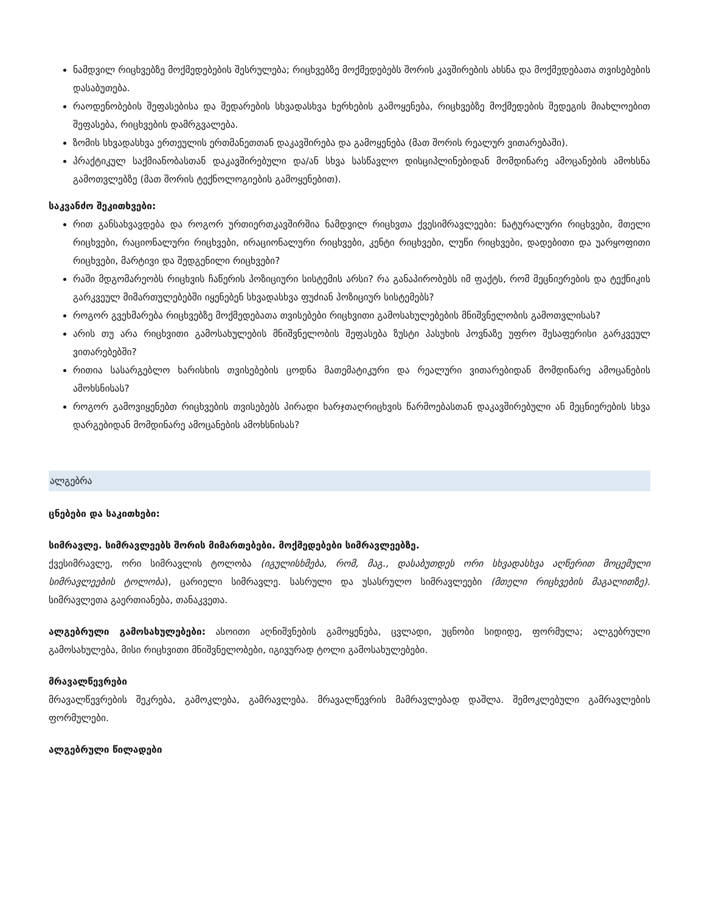ნამდვილ რიცხვებზე მოქმედებების შესრულება; რიცხვებზე მოქმედებებს შორის კავშირების ახსნა და მოქმედებათა თვისებების დასაბუთება.
რაოდენობების შეფასებისა და შედარების სხვადასხვა ხერხების გამოყენება, რიცხვებზე მოქმედების შედეგის მიახლოებით შეფასება, რიცხვების დამრგვალება.
ზომის სხვადასხვა ერთეულის ერთმანეთთან დაკავშირება და გამოყენება (მათ შორის რეალურ ვითარებაში).
პრაქტიკულ საქმიანობასთან დაკავშირებული და/ან სხვა სასწავლო დისციპლინებიდან მომდინარე ამოცანების ამოხსნა გამოთვლებზე (მათ შორის ტექნოლოგიების გამოყენებით).
საკვანძო შეკითხვები:
რით განსახვავდება და როგორ ურთიერთკავშირშია ნამდვილ რიცხვთა ქვესიმრავლეები: ნატურალური რიცხვები, მთელი რიცხვები, რაციონალური რიცხვები, ირაციონალური რიცხვები, კენტი რიცხვები, ლუწი რიცხვები, დადებითი და უარყოფითი რიცხვები, მარტივი და შედგენილი რიცხვები?
რაში მდგომარეობს რიცხვის ჩაწერის პოზიციური სისტემის არსი? რა განაპირობებს იმ ფაქტს, რომ მეცნიერების და ტექნიკის გარკვეულ მიმართულებებში იყენებენ სხვადასხვა ფუძიან პოზიციურ სისტემებს?
როგორ გვეხმარება რიცხვებზე მოქმედებათა თვისებები რიცხვითი გამოსახულებების მნიშვნელობის გამოთვლისას?
არის თუ არა რიცხვითი გამოსახულების მნიშვნელობის შეფასება ზუსტი პასუხის პოვნაზე უფრო შესაფერისი გარკვეულ ვითარებებში?
რითია სასარგებლო ხარისხის თვისებების ცოდნა მათემატიკური და რეალური ვითარებიდან მომდინარე ამოცანების ამოხსნისას?
როგორ გამოვიყენებთ რიცხვების თვისებებს პირადი ხარჯთაღრიცხვის წარმოებასთან დაკავშირებული ან მეცნიერების სხვა დარგებიდან მომდინარე ამოცანების ამოხსნისას?
ალგებრა
ცნებები და საკითხები:
სიმრავლე. სიმრავლეებს შორის მიმართებები. მოქმედებები სიმრავლეებზე.
ქვესიმრავლე, ორი სიმრავლის ტოლობა (იგულისხმება, რომ, მაგ., დასაბუთდეს ორი სხვადასხვა აღწერით მოცემული სიმრავლეების ტოლობა), ცარიელი სიმრავლე. სასრული და უსასრულო სიმრავლეები (მთელი რიცხვების მაგალითზე). სიმრავლეთა გაერთიანება, თანაკვეთა.
ალგებრული გამოსახულებები: ასოითი აღნიშვნების გამოყენება, ცვლადი, უცნობი სიდიდე, ფორმულა; ალგებრული გამოსახულება, მისი რიცხვითი მნიშვნელობები, იგივურად ტოლი გამოსახულებები.
მრავალწევრები
მრავალწევრების შეკრება, გამოკლება, გამრავლება. მრავალწევრის მამრავლებად დაშლა. შემოკლებული გამრავლების ფორმულები.
ალგებრული წილადები